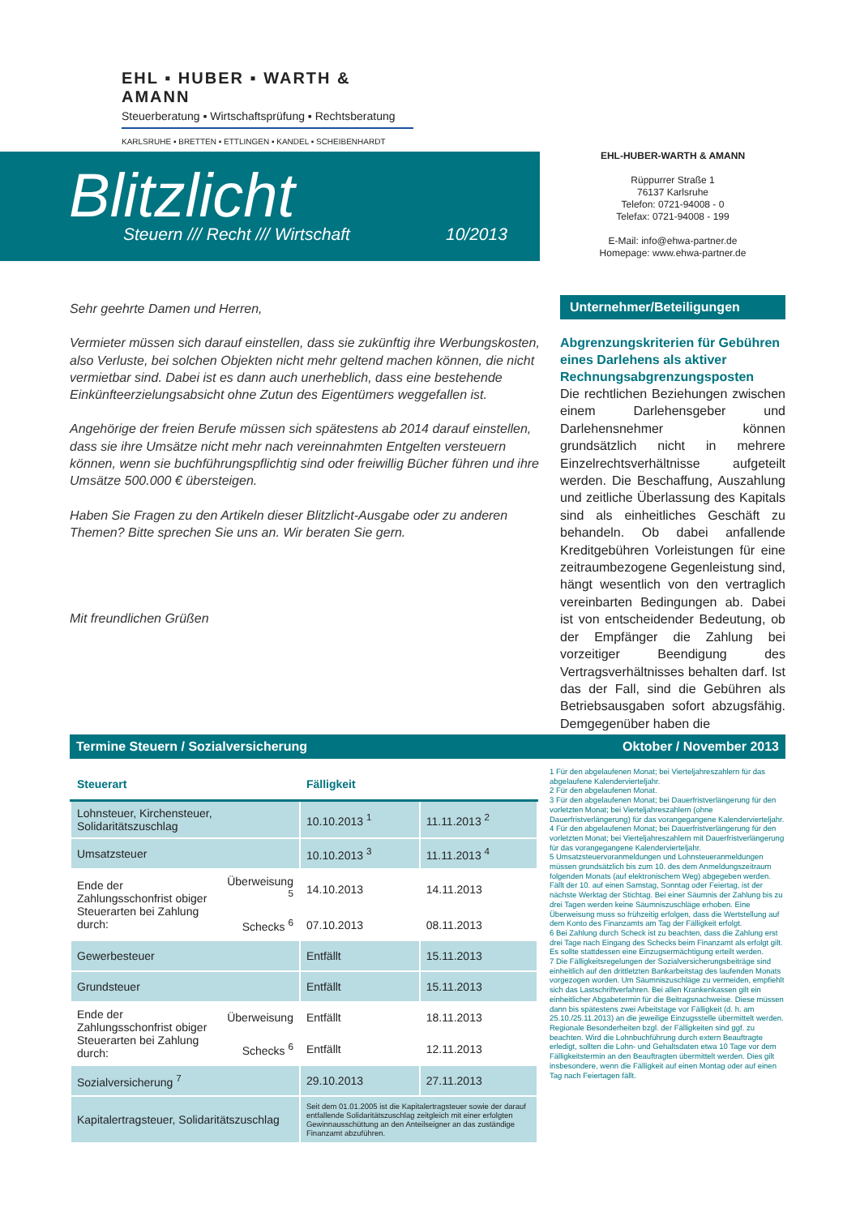EHL ▪ HUBER ▪ WARTH & AMANN
Steuerberatung ▪ Wirtschaftsprüfung ▪ Rechtsberatung
KARLSRUHE ▪ BRETTEN ▪ ETTLINGEN ▪ KANDEL ▪ SCHEIBENHARDT
Blitzlicht
Steuern /// Recht /// Wirtschaft
10/2013
EHL-HUBER-WARTH & AMANN
Rüppurrer Straße 1
76137 Karlsruhe
Telefon: 0721-94008 - 0
Telefax: 0721-94008 - 199
E-Mail: info@ehwa-partner.de
Homepage: www.ehwa-partner.de
Sehr geehrte Damen und Herren,
Vermieter müssen sich darauf einstellen, dass sie zukünftig ihre Werbungskosten, also Verluste, bei solchen Objekten nicht mehr geltend machen können, die nicht vermietbar sind. Dabei ist es dann auch unerheblich, dass eine bestehende Einkünfteerzielungsabsicht ohne Zutun des Eigentümers weggefallen ist.
Angehörige der freien Berufe müssen sich spätestens ab 2014 darauf einstellen, dass sie ihre Umsätze nicht mehr nach vereinnahmten Entgelten versteuern können, wenn sie buchführungspflichtig sind oder freiwillig Bücher führen und ihre Umsätze 500.000 € übersteigen.
Haben Sie Fragen zu den Artikeln dieser Blitzlicht-Ausgabe oder zu anderen Themen? Bitte sprechen Sie uns an. Wir beraten Sie gern.
Mit freundlichen Grüßen
Unternehmer/Beteiligungen
Abgrenzungskriterien für Gebühren eines Darlehens als aktiver Rechnungsabgrenzungsposten
Die rechtlichen Beziehungen zwischen einem Darlehensgeber und Darlehensnehmer können grundsätzlich nicht in mehrere Einzelrechtsverhältnisse aufgeteilt werden. Die Beschaffung, Auszahlung und zeitliche Überlassung des Kapitals sind als einheitliches Geschäft zu behandeln. Ob dabei anfallende Kreditgebühren Vorleistungen für eine zeitraumbezogene Gegenleistung sind, hängt wesentlich von den vertraglich vereinbarten Bedingungen ab. Dabei ist von entscheidender Bedeutung, ob der Empfänger die Zahlung bei vorzeitiger Beendigung des Vertragsverhältnisses behalten darf. Ist das der Fall, sind die Gebühren als Betriebsausgaben sofort abzugsfähig. Demgegenüber haben die
Termine Steuern / Sozialversicherung Oktober / November 2013
| Steuerart | | Fälligkeit | |
| --- | --- | --- | --- |
| Lohnsteuer, Kirchensteuer, Solidaritätszuschlag | | 10.10.2013 <sup>1</sup> | 11.11.2013 <sup>2</sup> |
| Umsatzsteuer | | 10.10.2013 <sup>3</sup> | 11.11.2013 <sup>4</sup> |
| Ende der Zahlungsschonfrist obiger Steuerarten bei Zahlung durch: | Überweisung <sup>5</sup> | 14.10.2013 | 14.11.2013 |
| | Schecks <sup>6</sup> | 07.10.2013 | 08.11.2013 |
| Gewerbesteuer | | Entfällt | 15.11.2013 |
| Grundsteuer | | Entfällt | 15.11.2013 |
| Ende der Zahlungsschonfrist obiger Steuerarten bei Zahlung durch: | Überweisung | Entfällt | 18.11.2013 |
| | Schecks <sup>6</sup> | Entfällt | 12.11.2013 |
| Sozialversicherung <sup>7</sup> | | 29.10.2013 | 27.11.2013 |
| Kapitalertragsteuer, Solidaritätszuschlag | | Seit dem 01.01.2005 ist die Kapitalertragsteuer sowie der darauf entfallende Solidaritätszuschlag zeitgleich mit einer erfolgten Gewinnausschüttung an den Anteilseigner an das zuständige Finanzamt abzuführen. | |
1 Für den abgelaufenen Monat; bei Vierteljahreszahlern für das abgelaufene Kalendervierteljahr.
2 Für den abgelaufenen Monat.
3 Für den abgelaufenen Monat; bei Dauerfristverlängerung für den vorletzten Monat; bei Vierteljahreszahlern (ohne Dauerfristverlängerung) für das vorangegangene Kalendervierteljahr.
4 Für den abgelaufenen Monat; bei Dauerfristverlängerung für den vorletzten Monat; bei Vierteljahreszahlern mit Dauerfristverlängerung für das vorangegangene Kalendervierteljahr.
5 Umsatzsteuervoranmeldungen und Lohnsteueranmeldungen müssen grundsätzlich bis zum 10. des dem Anmeldungszeitraum folgenden Monats (auf elektronischem Weg) abgegeben werden. Fällt der 10. auf einen Samstag, Sonntag oder Feiertag, ist der nächste Werktag der Stichtag. Bei einer Säumnis der Zahlung bis zu drei Tagen werden keine Säumniszuschläge erhoben. Eine Überweisung muss so frühzeitig erfolgen, dass die Wertstellung auf dem Konto des Finanzamts am Tag der Fälligkeit erfolgt.
6 Bei Zahlung durch Scheck ist zu beachten, dass die Zahlung erst drei Tage nach Eingang des Schecks beim Finanzamt als erfolgt gilt. Es sollte stattdessen eine Einzugsermächtigung erteilt werden.
7 Die Fälligkeitsregelungen der Sozialversicherungsbeiträge sind einheitlich auf den drittletzten Bankarbeitstag des laufenden Monats vorgezogen worden. Um Säumniszuschläge zu vermeiden, empfiehlt sich das Lastschriftverfahren. Bei allen Krankenkassen gilt ein einheitlicher Abgabetermin für die Beitragsnachweise. Diese müssen dann bis spätestens zwei Arbeitstage vor Fälligkeit (d. h. am 25.10./25.11.2013) an die jeweilige Einzugsstelle übermittelt werden. Regionale Besonderheiten bzgl. der Fälligkeiten sind ggf. zu beachten. Wird die Lohnbuchführung durch extern Beauftragte erledigt, sollten die Lohn- und Gehaltsdaten etwa 10 Tage vor dem Fälligkeitstermin an den Beauftragten übermittelt werden. Dies gilt insbesondere, wenn die Fälligkeit auf einen Montag oder auf einen Tag nach Feiertagen fällt.